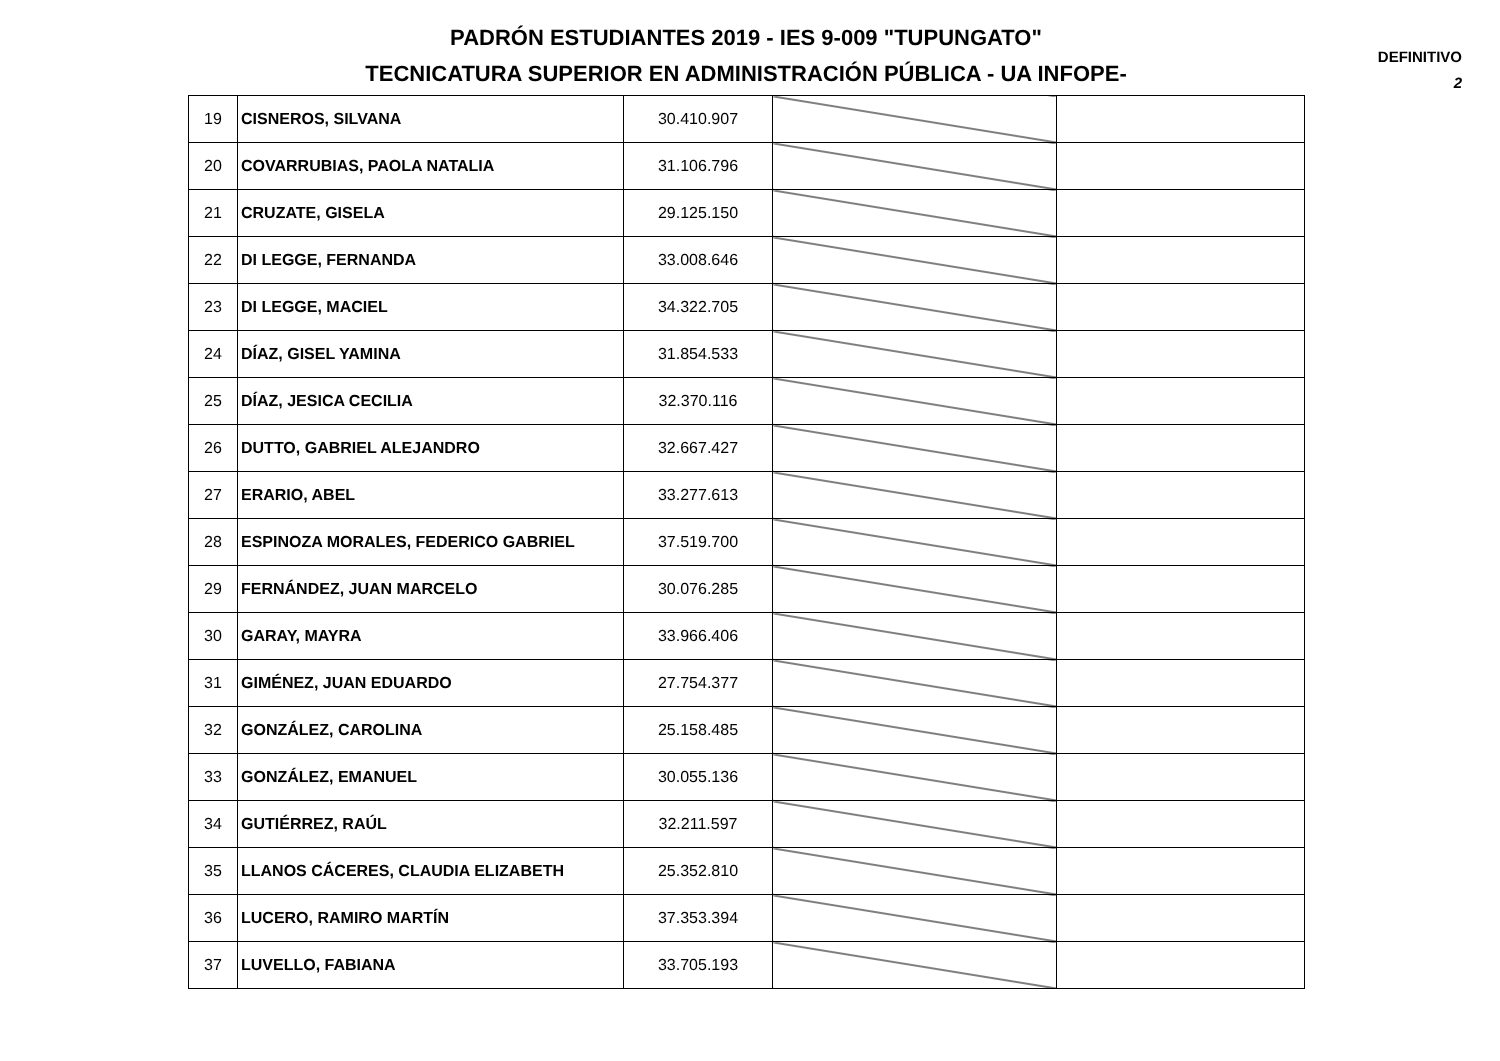PADRÓN ESTUDIANTES 2019 - IES 9-009 "TUPUNGATO"
TECNICATURA SUPERIOR EN ADMINISTRACIÓN PÚBLICA - UA INFOPE-
DEFINITIVO
2
| 19 | CISNEROS, SILVANA | 30.410.907 | | |
| 20 | COVARRUBIAS, PAOLA NATALIA | 31.106.796 | | |
| 21 | CRUZATE, GISELA | 29.125.150 | | |
| 22 | DI LEGGE, FERNANDA | 33.008.646 | | |
| 23 | DI LEGGE, MACIEL | 34.322.705 | | |
| 24 | DÍAZ, GISEL YAMINA | 31.854.533 | | |
| 25 | DÍAZ, JESICA CECILIA | 32.370.116 | | |
| 26 | DUTTO, GABRIEL ALEJANDRO | 32.667.427 | | |
| 27 | ERARIO, ABEL | 33.277.613 | | |
| 28 | ESPINOZA MORALES, FEDERICO GABRIEL | 37.519.700 | | |
| 29 | FERNÁNDEZ, JUAN MARCELO | 30.076.285 | | |
| 30 | GARAY, MAYRA | 33.966.406 | | |
| 31 | GIMÉNEZ, JUAN EDUARDO | 27.754.377 | | |
| 32 | GONZÁLEZ, CAROLINA | 25.158.485 | | |
| 33 | GONZÁLEZ, EMANUEL | 30.055.136 | | |
| 34 | GUTIÉRREZ, RAÚL | 32.211.597 | | |
| 35 | LLANOS CÁCERES, CLAUDIA ELIZABETH | 25.352.810 | | |
| 36 | LUCERO, RAMIRO MARTÍN | 37.353.394 | | |
| 37 | LUVELLO, FABIANA | 33.705.193 | | |